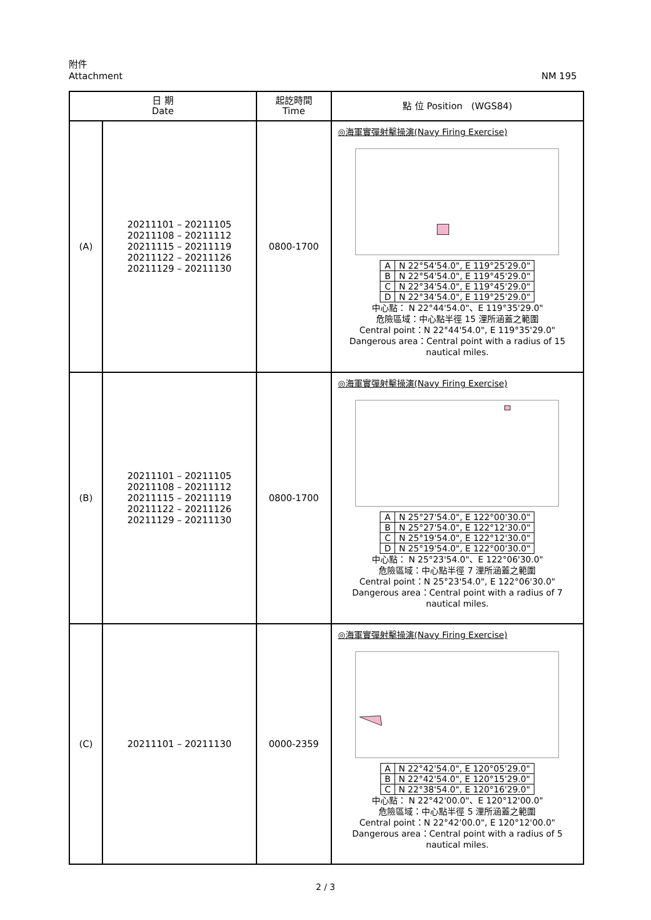NM 195 附件
Attachment
| 日 期 Date | | 起訖時間 Time | 點 位 Position (WGS84) |
| --- | --- | --- | --- |
| (A) | 20211101 – 20211105 20211108 – 20211112 20211115 – 20211119 20211122 – 20211126 20211129 – 20211130 | 0800-1700 | ◎海軍實彈射擊操演(Navy Firing Exercise) / A / N 22°54'54.0", E 119°25'29.0" / / B / N 22°54'54.0", E 119°45'29.0" / / C / N 22°34'54.0", E 119°45'29.0" / / D / N 22°34'54.0", E 119°25'29.0" / 中心點： N 22°44'54.0"、E 119°35'29.0" 危險區域：中心點半徑 15 浬所涵蓋之範圍 Central point：N 22°44'54.0", E 119°35'29.0" Dangerous area：Central point with a radius of 15 nautical miles. |
| (B) | 20211101 – 20211105 20211108 – 20211112 20211115 – 20211119 20211122 – 20211126 20211129 – 20211130 | 0800-1700 | ◎海軍實彈射擊操演(Navy Firing Exercise) / A / N 25°27'54.0", E 122°00'30.0" / / B / N 25°27'54.0", E 122°12'30.0" / / C / N 25°19'54.0", E 122°12'30.0" / / D / N 25°19'54.0", E 122°00'30.0" / 中心點： N 25°23'54.0"、E 122°06'30.0" 危險區域：中心點半徑 7 浬所涵蓋之範圍 Central point：N 25°23'54.0", E 122°06'30.0" Dangerous area：Central point with a radius of 7 nautical miles. |
| (C) | 20211101 – 20211130 | 0000-2359 | ◎海軍實彈射擊操演(Navy Firing Exercise) / A / N 22°42'54.0", E 120°05'29.0" / / B / N 22°42'54.0", E 120°15'29.0" / / C / N 22°38'54.0", E 120°16'29.0" / 中心點： N 22°42'00.0"、E 120°12'00.0" 危險區域：中心點半徑 5 浬所涵蓋之範圍 Central point：N 22°42'00.0", E 120°12'00.0" Dangerous area：Central point with a radius of 5 nautical miles. |
2 / 3